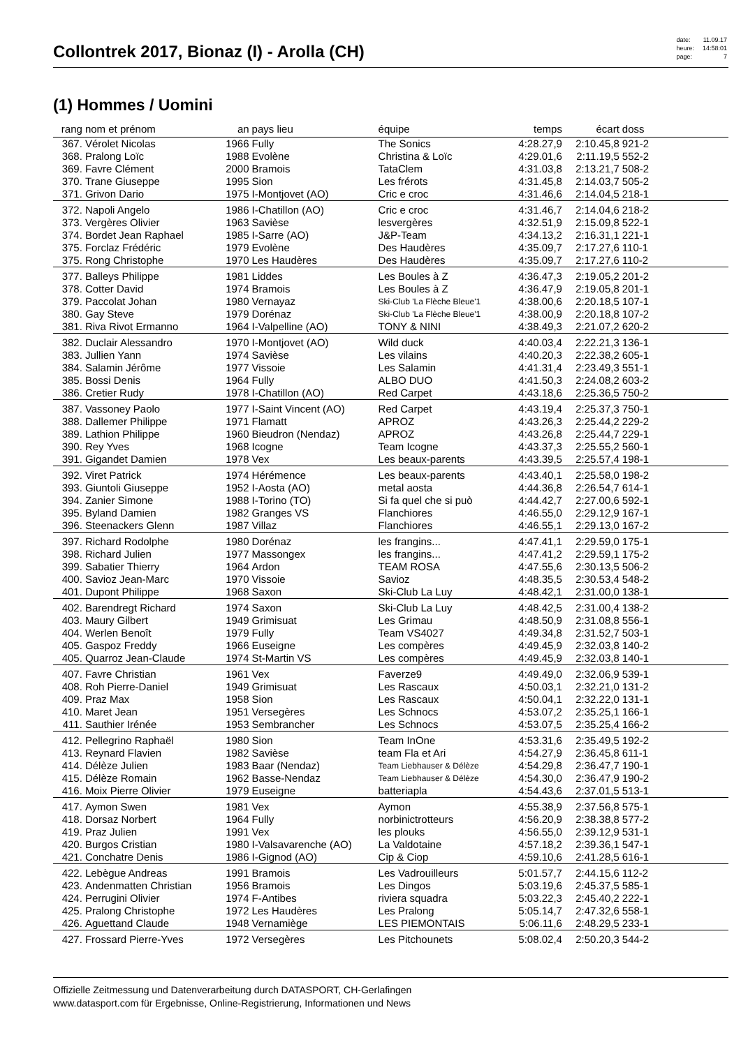Collontrek 2017, Bionaz (I) - Arolla (CH)
| date: | 11.09.17 |
| heure: | 14:58:01 |
| page: | 7 |
(1) Hommes / Uomini
| rang | nom et prénom | an | pays lieu | équipe | temps | écart | doss | |
| --- | --- | --- | --- | --- | --- | --- | --- | --- |
| 367. | Vérolet Nicolas | 1966 | Fully | The Sonics | 4:28.27,9 | 2:10.45,8 | 921-2 | |
| 368. | Pralong Loïc | 1988 | Evolène | Christina & Loïc | 4:29.01,6 | 2:11.19,5 | 552-2 | |
| 369. | Favre Clément | 2000 | Bramois | TataClem | 4:31.03,8 | 2:13.21,7 | 508-2 | |
| 370. | Trane Giuseppe | 1995 | Sion | Les frérots | 4:31.45,8 | 2:14.03,7 | 505-2 | |
| 371. | Grivon Dario | 1975 | I-Montjovet (AO) | Cric e croc | 4:31.46,6 | 2:14.04,5 | 218-1 | |
| 372. | Napoli Angelo | 1986 | I-Chatillon (AO) | Cric e croc | 4:31.46,7 | 2:14.04,6 | 218-2 | |
| 373. | Vergères Olivier | 1963 | Savièse | lesvergères | 4:32.51,9 | 2:15.09,8 | 522-1 | |
| 374. | Bordet Jean Raphael | 1985 | I-Sarre (AO) | J&P-Team | 4:34.13,2 | 2:16.31,1 | 221-1 | |
| 375. | Forclaz Frédéric | 1979 | Evolène | Des Haudères | 4:35.09,7 | 2:17.27,6 | 110-1 | |
| 375. | Rong Christophe | 1970 | Les Haudères | Des Haudères | 4:35.09,7 | 2:17.27,6 | 110-2 | |
| 377. | Balleys Philippe | 1981 | Liddes | Les Boules à Z | 4:36.47,3 | 2:19.05,2 | 201-2 | |
| 378. | Cotter David | 1974 | Bramois | Les Boules à Z | 4:36.47,9 | 2:19.05,8 | 201-1 | |
| 379. | Paccolat Johan | 1980 | Vernayaz | Ski-Club 'La Flèche Bleue'1 | 4:38.00,6 | 2:20.18,5 | 107-1 | |
| 380. | Gay Steve | 1979 | Dorénaz | Ski-Club 'La Flèche Bleue'1 | 4:38.00,9 | 2:20.18,8 | 107-2 | |
| 381. | Riva Rivot Ermanno | 1964 | I-Valpelline (AO) | TONY & NINI | 4:38.49,3 | 2:21.07,2 | 620-2 | |
| 382. | Duclair Alessandro | 1970 | I-Montjovet (AO) | Wild duck | 4:40.03,4 | 2:22.21,3 | 136-1 | |
| 383. | Jullien Yann | 1974 | Savièse | Les vilains | 4:40.20,3 | 2:22.38,2 | 605-1 | |
| 384. | Salamin Jérôme | 1977 | Vissoie | Les Salamin | 4:41.31,4 | 2:23.49,3 | 551-1 | |
| 385. | Bossi Denis | 1964 | Fully | ALBO DUO | 4:41.50,3 | 2:24.08,2 | 603-2 | |
| 386. | Cretier Rudy | 1978 | I-Chatillon (AO) | Red Carpet | 4:43.18,6 | 2:25.36,5 | 750-2 | |
| 387. | Vassoney Paolo | 1977 | I-Saint Vincent (AO) | Red Carpet | 4:43.19,4 | 2:25.37,3 | 750-1 | |
| 388. | Dallemer Philippe | 1971 | Flamatt | APROZ | 4:43.26,3 | 2:25.44,2 | 229-2 | |
| 389. | Lathion Philippe | 1960 | Bieudron (Nendaz) | APROZ | 4:43.26,8 | 2:25.44,7 | 229-1 | |
| 390. | Rey Yves | 1968 | Icogne | Team Icogne | 4:43.37,3 | 2:25.55,2 | 560-1 | |
| 391. | Gigandet Damien | 1978 | Vex | Les beaux-parents | 4:43.39,5 | 2:25.57,4 | 198-1 | |
| 392. | Viret Patrick | 1974 | Hérémence | Les beaux-parents | 4:43.40,1 | 2:25.58,0 | 198-2 | |
| 393. | Giuntoli Giuseppe | 1952 | I-Aosta (AO) | metal aosta | 4:44.36,8 | 2:26.54,7 | 614-1 | |
| 394. | Zanier Simone | 1988 | I-Torino (TO) | Si fa quel che si può | 4:44.42,7 | 2:27.00,6 | 592-1 | |
| 395. | Byland Damien | 1982 | Granges VS | Flanchiores | 4:46.55,0 | 2:29.12,9 | 167-1 | |
| 396. | Steenackers Glenn | 1987 | Villaz | Flanchiores | 4:46.55,1 | 2:29.13,0 | 167-2 | |
| 397. | Richard Rodolphe | 1980 | Dorénaz | les frangins... | 4:47.41,1 | 2:29.59,0 | 175-1 | |
| 398. | Richard Julien | 1977 | Massongex | les frangins... | 4:47.41,2 | 2:29.59,1 | 175-2 | |
| 399. | Sabatier Thierry | 1964 | Ardon | TEAM ROSA | 4:47.55,6 | 2:30.13,5 | 506-2 | |
| 400. | Savioz Jean-Marc | 1970 | Vissoie | Savioz | 4:48.35,5 | 2:30.53,4 | 548-2 | |
| 401. | Dupont Philippe | 1968 | Saxon | Ski-Club La Luy | 4:48.42,1 | 2:31.00,0 | 138-1 | |
| 402. | Barendregt Richard | 1974 | Saxon | Ski-Club La Luy | 4:48.42,5 | 2:31.00,4 | 138-2 | |
| 403. | Maury Gilbert | 1949 | Grimisuat | Les Grimau | 4:48.50,9 | 2:31.08,8 | 556-1 | |
| 404. | Werlen Benoît | 1979 | Fully | Team VS4027 | 4:49.34,8 | 2:31.52,7 | 503-1 | |
| 405. | Gaspoz Freddy | 1966 | Euseigne | Les compères | 4:49.45,9 | 2:32.03,8 | 140-2 | |
| 405. | Quarroz Jean-Claude | 1974 | St-Martin VS | Les compères | 4:49.45,9 | 2:32.03,8 | 140-1 | |
| 407. | Favre Christian | 1961 | Vex | Faverze9 | 4:49.49,0 | 2:32.06,9 | 539-1 | |
| 408. | Roh Pierre-Daniel | 1949 | Grimisuat | Les Rascaux | 4:50.03,1 | 2:32.21,0 | 131-2 | |
| 409. | Praz Max | 1958 | Sion | Les Rascaux | 4:50.04,1 | 2:32.22,0 | 131-1 | |
| 410. | Maret Jean | 1951 | Versegères | Les Schnocs | 4:53.07,2 | 2:35.25,1 | 166-1 | |
| 411. | Sauthier Irénée | 1953 | Sembrancher | Les Schnocs | 4:53.07,5 | 2:35.25,4 | 166-2 | |
| 412. | Pellegrino Raphaël | 1980 | Sion | Team InOne | 4:53.31,6 | 2:35.49,5 | 192-2 | |
| 413. | Reynard Flavien | 1982 | Savièse | team Fla et Ari | 4:54.27,9 | 2:36.45,8 | 611-1 | |
| 414. | Délèze Julien | 1983 | Baar (Nendaz) | Team Liebhauser & Délèze | 4:54.29,8 | 2:36.47,7 | 190-1 | |
| 415. | Délèze Romain | 1962 | Basse-Nendaz | Team Liebhauser & Délèze | 4:54.30,0 | 2:36.47,9 | 190-2 | |
| 416. | Moix Pierre Olivier | 1979 | Euseigne | batteriapla | 4:54.43,6 | 2:37.01,5 | 513-1 | |
| 417. | Aymon Swen | 1981 | Vex | Aymon | 4:55.38,9 | 2:37.56,8 | 575-1 | |
| 418. | Dorsaz Norbert | 1964 | Fully | norbinictrotteurs | 4:56.20,9 | 2:38.38,8 | 577-2 | |
| 419. | Praz Julien | 1991 | Vex | les plouks | 4:56.55,0 | 2:39.12,9 | 531-1 | |
| 420. | Burgos Cristian | 1980 | I-Valsavarenche (AO) | La Valdotaine | 4:57.18,2 | 2:39.36,1 | 547-1 | |
| 421. | Conchatre Denis | 1986 | I-Gignod (AO) | Cip & Ciop | 4:59.10,6 | 2:41.28,5 | 616-1 | |
| 422. | Lebègue Andreas | 1991 | Bramois | Les Vadrouilleurs | 5:01.57,7 | 2:44.15,6 | 112-2 | |
| 423. | Andenmatten Christian | 1956 | Bramois | Les Dingos | 5:03.19,6 | 2:45.37,5 | 585-1 | |
| 424. | Perrugini Olivier | 1974 | F-Antibes | riviera squadra | 5:03.22,3 | 2:45.40,2 | 222-1 | |
| 425. | Pralong Christophe | 1972 | Les Haudères | Les Pralong | 5:05.14,7 | 2:47.32,6 | 558-1 | |
| 426. | Aguettand Claude | 1948 | Vernamiège | LES PIEMONTAIS | 5:06.11,6 | 2:48.29,5 | 233-1 | |
| 427. | Frossard Pierre-Yves | 1972 | Versegères | Les Pitchounets | 5:08.02,4 | 2:50.20,3 | 544-2 | |
Offizielle Zeitmessung und Datenverarbeitung durch DATASPORT, CH-Gerlafingen
www.datasport.com für Ergebnisse, Online-Registrierung, Informationen und News